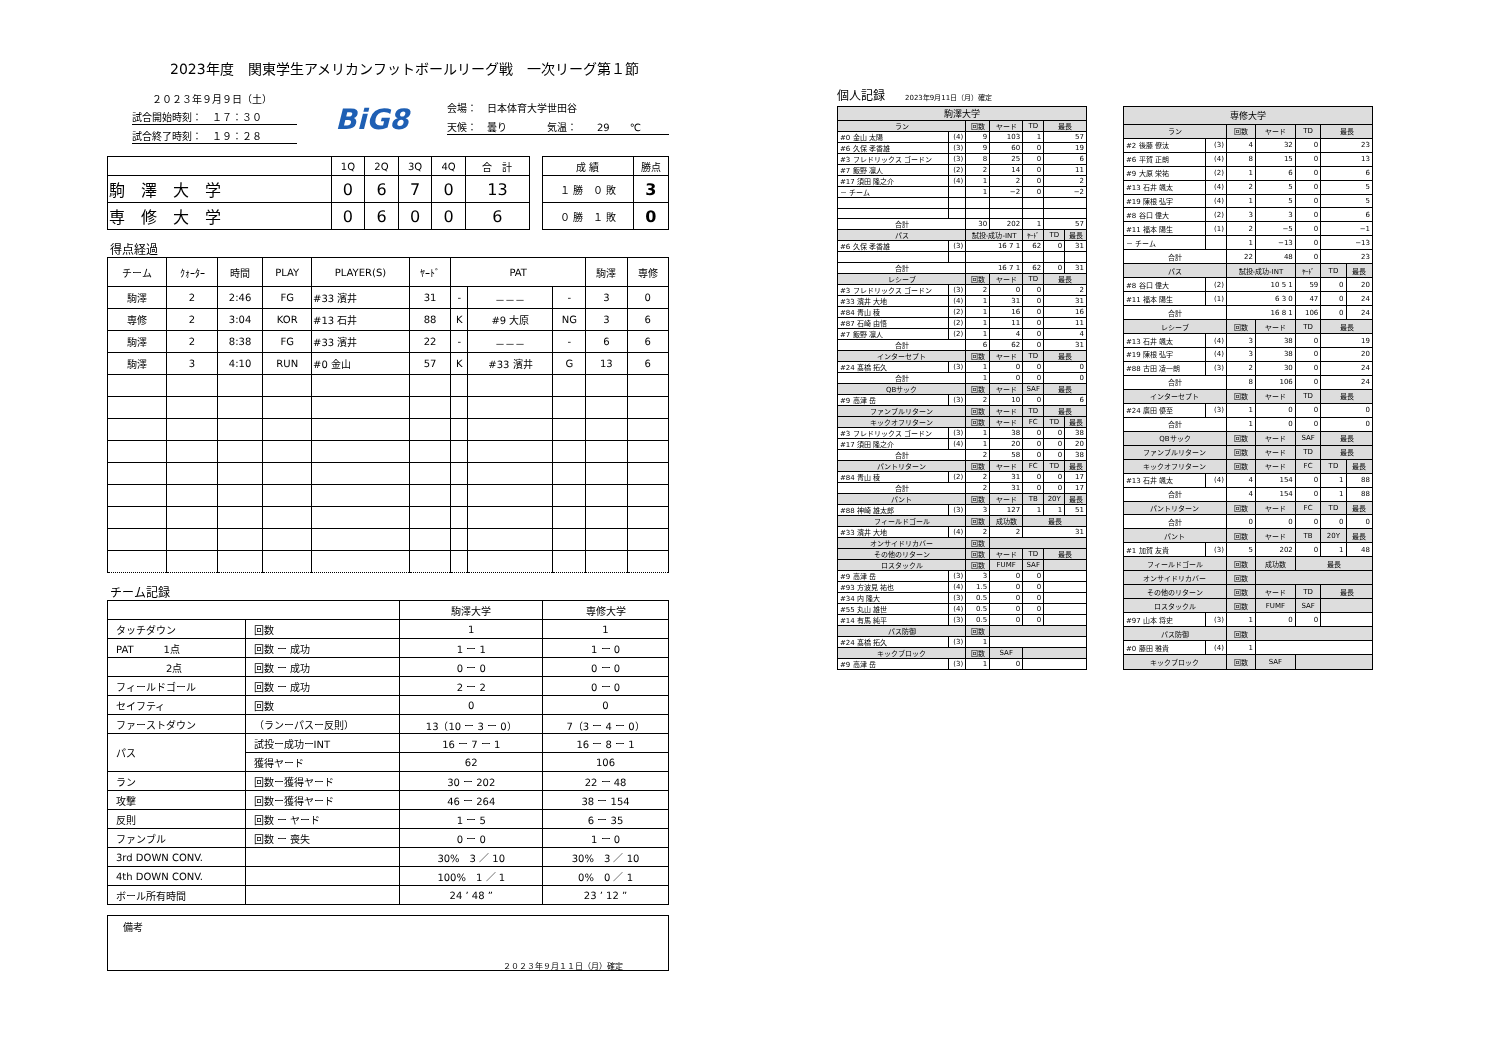2023年度　関東学生アメリカンフットボールリーグ戦　一次リーグ第１節
２０２３年９月９日（土）
試合開始時刻：　１７：３０
試合終了時刻：　１９：２８
BiG8
会場：　日本体育大学世田谷
天候：　曇り　　　　気温：　　29　　℃
| | 1Q | 2Q | 3Q | 4Q | 合 計 |
| --- | --- | --- | --- | --- | --- |
| 駒 澤 大 学 | 0 | 6 | 7 | 0 | 13 |
| 専 修 大 学 | 0 | 6 | 0 | 0 | 6 |
| 成 績 | 勝点 |
| --- | --- |
| １ 勝 ０ 敗 | 3 |
| ０ 勝 １ 敗 | 0 |
得点経過
| チーム | ｸｫｰﾀｰ | 時間 | PLAY | PLAYER(S) | ﾔｰﾄﾞ | PAT | | | 駒澤 | 専修 |
| --- | --- | --- | --- | --- | --- | --- | --- | --- | --- | --- |
| 駒澤 | 2 | 2:46 | FG | #33 濱井 | 31 | - | －－－ | - | 3 | 0 |
| 専修 | 2 | 3:04 | KOR | #13 石井 | 88 | K | #9 大原 | NG | 3 | 6 |
| 駒澤 | 2 | 8:38 | FG | #33 濱井 | 22 | - | －－－ | - | 6 | 6 |
| 駒澤 | 3 | 4:10 | RUN | #0 金山 | 57 | K | #33 濱井 | G | 13 | 6 |
チーム記録
| | | 駒澤大学 | 専修大学 |
| タッチダウン | 回数 | 1 | 1 |
| PAT 1点 | 回数 ー 成功 | 1 ー 1 | 1 ー 0 |
| 2点 | 回数 ー 成功 | 0 ー 0 | 0 ー 0 |
| フィールドゴール | 回数 ー 成功 | 2 ー 2 | 0 ー 0 |
| セイフティ | 回数 | 0 | 0 |
| ファーストダウン | （ランーパスー反則） | 13（10 ー 3 ー 0） | 7（3 ー 4 ー 0） |
| パス | 試投ー成功ーINT | 16 ー 7 ー 1 | 16 ー 8 ー 1 |
| | 獲得ヤード | 62 | 106 |
| ラン | 回数ー獲得ヤード | 30 ー 202 | 22 ー 48 |
| 攻撃 | 回数ー獲得ヤード | 46 ー 264 | 38 ー 154 |
| 反則 | 回数 ー ヤード | 1 ー 5 | 6 ー 35 |
| ファンブル | 回数 ー 喪失 | 0 ー 0 | 1 ー 0 |
| 3rd DOWN CONV. | | 30% 3 ／ 10 | 30% 3 ／ 10 |
| 4th DOWN CONV. | | 100% 1 ／ 1 | 0% 0 ／ 1 |
| ボール所有時間 | | 24 ’ 48 ” | 23 ’ 12 ” |
備考
２０２３年９月１１日（月）確定
個人記録 2023年9月11日（月）確定
| 駒澤大学 | | | | | | |
| ラン | | 回数 | ヤード | TD | 最長 | |
| #0 金山 太陽 | (4) | 9 | 103 | 1 | 57 | |
| #6 久保 孝香雄 | (3) | 9 | 60 | 0 | 19 | |
| #3 フレドリックス ゴードン | (3) | 8 | 25 | 0 | 6 | |
| #7 飯野 凛人 | (2) | 2 | 14 | 0 | 11 | |
| #17 須田 隆之介 | (4) | 1 | 2 | 0 | 2 | |
| － チーム | | 1 | −2 | 0 | −2 | |
| 合計 | | 30 | 202 | 1 | 57 | |
| パス | | 試投-成功-INT | | ﾔｰﾄﾞ | TD | 最長 |
| #6 久保 孝香雄 | (3) | 16 7 1 | | 62 | 0 | 31 |
| 合計 | | 16 7 1 | | 62 | 0 | 31 |
| レシーブ | | 回数 | ヤード | TD | 最長 | |
| #3 フレドリックス ゴードン | (3) | 2 | 0 | 0 | 2 | |
| #33 濱井 大地 | (4) | 1 | 31 | 0 | 31 | |
| #84 青山 稜 | (2) | 1 | 16 | 0 | 16 | |
| #87 石崎 由悟 | (2) | 1 | 11 | 0 | 11 | |
| #7 飯野 凛人 | (2) | 1 | 4 | 0 | 4 | |
| 合計 | | 6 | 62 | 0 | 31 | |
| インターセプト | | 回数 | ヤード | TD | 最長 | |
| #24 髙橋 拓久 | (3) | 1 | 0 | 0 | 0 | |
| 合計 | | 1 | 0 | 0 | 0 | |
| QBサック | | 回数 | ヤード | SAF | 最長 | |
| #9 高津 岳 | (3) | 2 | 10 | 0 | 6 | |
| ファンブルリターン | | 回数 | ヤード | TD | 最長 | |
| キックオフリターン | | 回数 | ヤード | FC | TD | 最長 |
| #3 フレドリックス ゴードン | (3) | 1 | 38 | 0 | 0 | 38 |
| #17 須田 隆之介 | (4) | 1 | 20 | 0 | 0 | 20 |
| 合計 | | 2 | 58 | 0 | 0 | 38 |
| パントリターン | | 回数 | ヤード | FC | TD | 最長 |
| #84 青山 稜 | (2) | 2 | 31 | 0 | 0 | 17 |
| 合計 | | 2 | 31 | 0 | 0 | 17 |
| パント | | 回数 | ヤード | TB | 20Y | 最長 |
| #88 神崎 雄太郎 | (3) | 3 | 127 | 1 | 1 | 51 |
| フィールドゴール | | 回数 | 成功数 | 最長 | | |
| #33 濱井 大地 | (4) | 2 | 2 | 31 | | |
| オンサイドリカバー | | 回数 | | | | |
| その他のリターン | | 回数 | ヤード | TD | 最長 | |
| ロスタックル | | 回数 | FUMF | SAF | | |
| #9 高津 岳 | (3) | 3 | 0 | 0 | | |
| #93 方波見 祐也 | (4) | 1.5 | 0 | 0 | | |
| #34 内 隆大 | (3) | 0.5 | 0 | 0 | | |
| #55 丸山 雄世 | (4) | 0.5 | 0 | 0 | | |
| #14 有馬 純平 | (3) | 0.5 | 0 | 0 | | |
| パス防御 | | 回数 | | | | |
| #24 髙橋 拓久 | (3) | 1 | | | | |
| キックブロック | | 回数 | SAF | | | |
| #9 高津 岳 | (3) | 1 | 0 | | | |
| 専修大学 | | | | | | |
| ラン | | 回数 | ヤード | TD | 最長 | |
| #2 後藤 僚汰 | (3) | 4 | 32 | 0 | 23 | |
| #6 平賀 正朗 | (4) | 8 | 15 | 0 | 13 | |
| #9 大原 栄祐 | (2) | 1 | 6 | 0 | 6 | |
| #13 石井 颯太 | (4) | 2 | 5 | 0 | 5 | |
| #19 陳根 弘宇 | (4) | 1 | 5 | 0 | 5 | |
| #8 谷口 偉大 | (2) | 3 | 3 | 0 | 6 | |
| #11 福本 陽生 | (1) | 2 | −5 | 0 | −1 | |
| － チーム | | 1 | −13 | 0 | −13 | |
| 合計 | | 22 | 48 | 0 | 23 | |
| パス | | 試投-成功-INT | | ﾔｰﾄﾞ | TD | 最長 |
| #8 谷口 偉大 | (2) | 10 5 1 | | 59 | 0 | 20 |
| #11 福本 陽生 | (1) | 6 3 0 | | 47 | 0 | 24 |
| 合計 | | 16 8 1 | | 106 | 0 | 24 |
| レシーブ | | 回数 | ヤード | TD | 最長 | |
| #13 石井 颯太 | (4) | 3 | 38 | 0 | 19 | |
| #19 陳根 弘宇 | (4) | 3 | 38 | 0 | 20 | |
| #88 古田 凌一朗 | (3) | 2 | 30 | 0 | 24 | |
| 合計 | | 8 | 106 | 0 | 24 | |
| インターセプト | | 回数 | ヤード | TD | 最長 | |
| #24 廣田 優至 | (3) | 1 | 0 | 0 | 0 | |
| 合計 | | 1 | 0 | 0 | 0 | |
| QBサック | | 回数 | ヤード | SAF | 最長 | |
| ファンブルリターン | | 回数 | ヤード | TD | 最長 | |
| キックオフリターン | | 回数 | ヤード | FC | TD | 最長 |
| #13 石井 颯太 | (4) | 4 | 154 | 0 | 1 | 88 |
| 合計 | | 4 | 154 | 0 | 1 | 88 |
| パントリターン | | 回数 | ヤード | FC | TD | 最長 |
| 合計 | | 0 | 0 | 0 | 0 | 0 |
| パント | | 回数 | ヤード | TB | 20Y | 最長 |
| #1 加賀 友貴 | (3) | 5 | 202 | 0 | 1 | 48 |
| フィールドゴール | | 回数 | 成功数 | 最長 | | |
| オンサイドリカバー | | 回数 | | | | |
| その他のリターン | | 回数 | ヤード | TD | 最長 | |
| ロスタックル | | 回数 | FUMF | SAF | | |
| #97 山本 将史 | (3) | 1 | 0 | 0 | | |
| パス防御 | | 回数 | | | | |
| #0 藤田 雅貴 | (4) | 1 | | | | |
| キックブロック | | 回数 | SAF | | | |